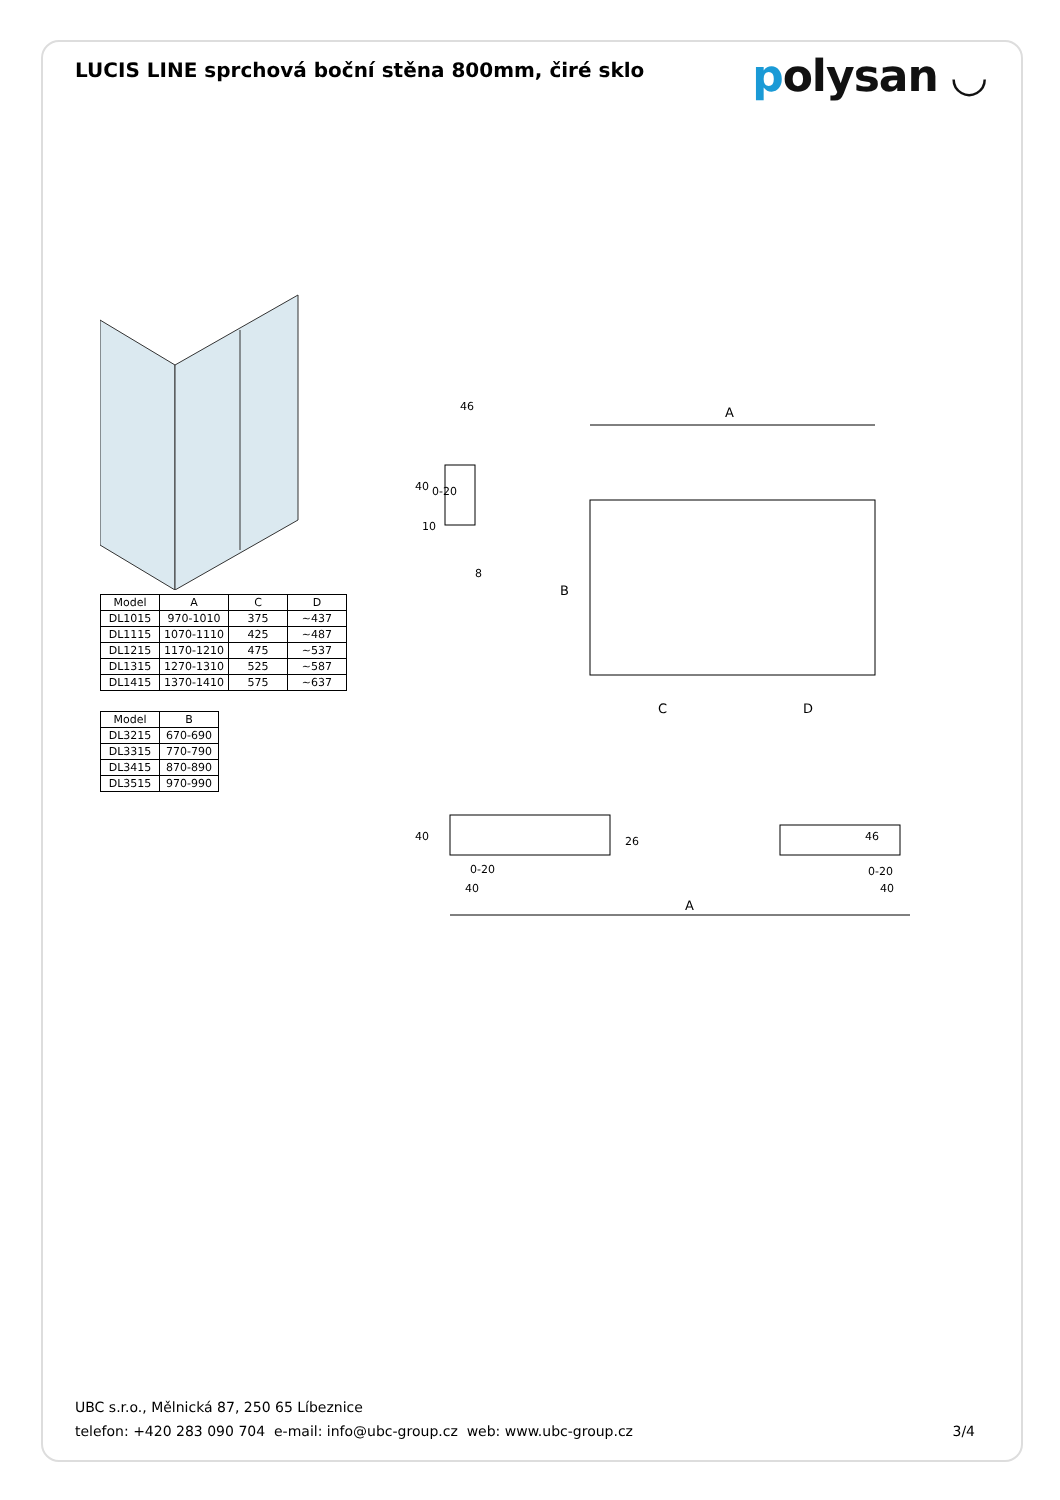LUCIS LINE sprchová boční stěna 800mm, čiré sklo
polysan ◡
| Model | A | C | D |
| --- | --- | --- | --- |
| DL1015 | 970-1010 | 375 | ~437 |
| DL1115 | 1070-1110 | 425 | ~487 |
| DL1215 | 1170-1210 | 475 | ~537 |
| DL1315 | 1270-1310 | 525 | ~587 |
| DL1415 | 1370-1410 | 575 | ~637 |
| Model | B |
| --- | --- |
| DL3215 | 670-690 |
| DL3315 | 770-790 |
| DL3415 | 870-890 |
| DL3515 | 970-990 |
46
40
0-20
10
8
A
B
C
D
40
26
0-20
40
46
0-20
40
A
UBC s.r.o., Mělnická 87, 250 65 Líbeznice
telefon: +420 283 090 704 e-mail: info@ubc-group.cz web: www.ubc-group.cz
3/4